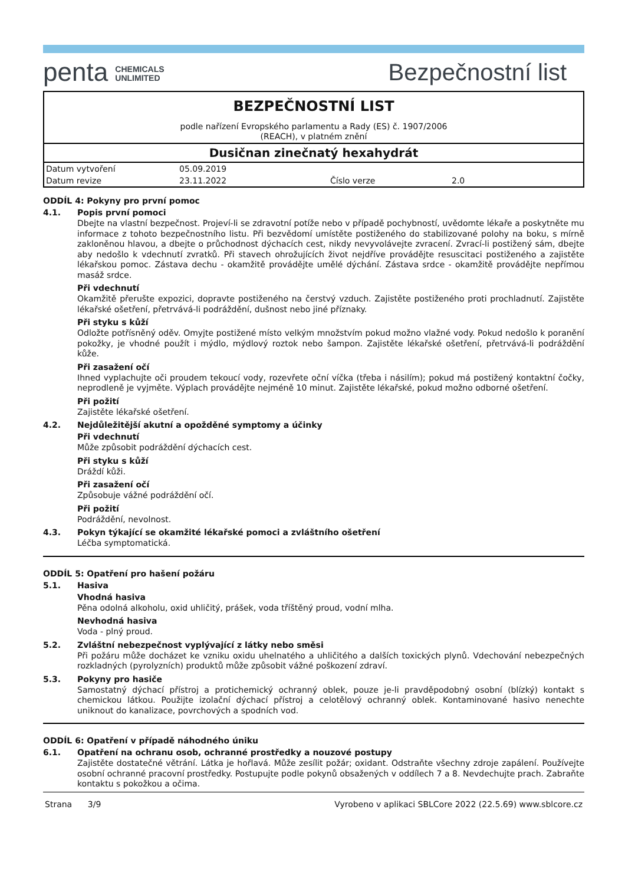penta CHEMICALS
UNLIMITED
Bezpečnostní list
BEZPEČNOSTNÍ LIST
podle nařízení Evropského parlamentu a Rady (ES) č. 1907/2006
(REACH), v platném znění
Dusičnan zinečnatý hexahydrát
| Datum vytvoření | 05.09.2019 | | |
| Datum revize | 23.11.2022 | Číslo verze | 2.0 |
ODDÍL 4: Pokyny pro první pomoc
4.1. Popis první pomoci
Dbejte na vlastní bezpečnost. Projeví-li se zdravotní potíže nebo v případě pochybností, uvědomte lékaře a poskytněte mu informace z tohoto bezpečnostního listu. Při bezvědomí umístěte postiženého do stabilizované polohy na boku, s mírně zakloněnou hlavou, a dbejte o průchodnost dýchacích cest, nikdy nevyvolávejte zvracení. Zvrací-li postižený sám, dbejte aby nedošlo k vdechnutí zvratků. Při stavech ohrožujících život nejdříve provádějte resuscitaci postiženého a zajistěte lékařskou pomoc. Zástava dechu - okamžitě provádějte umělé dýchání. Zástava srdce - okamžitě provádějte nepřímou masáž srdce.
Při vdechnutí
Okamžitě přerušte expozici, dopravte postiženého na čerstvý vzduch. Zajistěte postiženého proti prochladnutí. Zajistěte lékařské ošetření, přetrvává-li podráždění, dušnost nebo jiné příznaky.
Při styku s kůží
Odložte potřísněný oděv. Omyjte postižené místo velkým množstvím pokud možno vlažné vody. Pokud nedošlo k poranění pokožky, je vhodné použít i mýdlo, mýdlový roztok nebo šampon. Zajistěte lékařské ošetření, přetrvává-li podráždění kůže.
Při zasažení očí
Ihned vyplachujte oči proudem tekoucí vody, rozevřete oční víčka (třeba i násilím); pokud má postižený kontaktní čočky, neprodleně je vyjměte. Výplach provádějte nejméně 10 minut. Zajistěte lékařské, pokud možno odborné ošetření.
Při požití
Zajistěte lékařské ošetření.
4.2. Nejdůležitější akutní a opožděné symptomy a účinky
Při vdechnutí
Může způsobit podráždění dýchacích cest.
Při styku s kůží
Dráždí kůži.
Při zasažení očí
Způsobuje vážné podráždění očí.
Při požití
Podráždění, nevolnost.
4.3. Pokyn týkající se okamžité lékařské pomoci a zvláštního ošetření
Léčba symptomatická.
ODDÍL 5: Opatření pro hašení požáru
5.1. Hasiva
Vhodná hasiva
Pěna odolná alkoholu, oxid uhličitý, prášek, voda tříštěný proud, vodní mlha.
Nevhodná hasiva
Voda - plný proud.
5.2. Zvláštní nebezpečnost vyplývající z látky nebo směsi
Při požáru může docházet ke vzniku oxidu uhelnatého a uhličitého a dalších toxických plynů. Vdechování nebezpečných rozkladných (pyrolyzních) produktů může způsobit vážné poškození zdraví.
5.3. Pokyny pro hasiče
Samostatný dýchací přístroj a protichemický ochranný oblek, pouze je-li pravděpodobný osobní (blízký) kontakt s chemickou látkou. Použijte izolační dýchací přístroj a celotělový ochranný oblek. Kontaminované hasivo nenechte uniknout do kanalizace, povrchových a spodních vod.
ODDÍL 6: Opatření v případě náhodného úniku
6.1. Opatření na ochranu osob, ochranné prostředky a nouzové postupy
Zajistěte dostatečné větrání. Látka je hořlavá. Může zesílit požár; oxidant. Odstraňte všechny zdroje zapálení. Používejte osobní ochranné pracovní prostředky. Postupujte podle pokynů obsažených v oddílech 7 a 8. Nevdechujte prach. Zabraňte kontaktu s pokožkou a očima.
Strana 3/9 Vyrobeno v aplikaci SBLCore 2022 (22.5.69) www.sblcore.cz